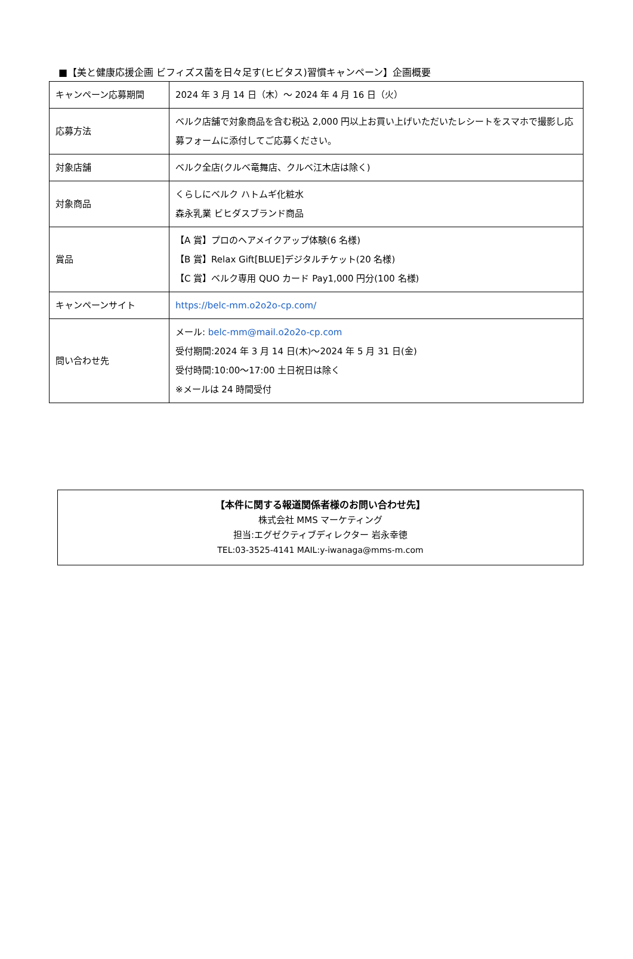■【美と健康応援企画 ビフィズス菌を日々足す(ヒビタス)習慣キャンペーン】企画概要
| キャンペーン応募期間 | 2024 年 3 月 14 日（木）～ 2024 年 4 月 16 日（火） |
| 応募方法 | ベルク店舗で対象商品を含む税込 2,000 円以上お買い上げいただいたレシートをスマホで撮影し応募フォームに添付してご応募ください。 |
| 対象店舗 | ベルク全店(クルベ竜舞店、クルベ江木店は除く) |
| 対象商品 | くらしにベルク ハトムギ化粧水 森永乳業 ビヒダスブランド商品 |
| 賞品 | 【A 賞】プロのヘアメイクアップ体験(6 名様) 【B 賞】Relax Gift[BLUE]デジタルチケット(20 名様) 【C 賞】ベルク専用 QUO カード Pay1,000 円分(100 名様) |
| キャンペーンサイト | https://belc-mm.o2o2o-cp.com/ |
| 問い合わせ先 | メール: belc-mm@mail.o2o2o-cp.com 受付期間:2024 年 3 月 14 日(木)～2024 年 5 月 31 日(金) 受付時間:10:00～17:00 土日祝日は除く ※メールは 24 時間受付 |
【本件に関する報道関係者様のお問い合わせ先】
株式会社 MMS マーケティング
担当:エグゼクティブディレクター 岩永幸徳
TEL:03-3525-4141 MAIL:y-iwanaga@mms-m.com